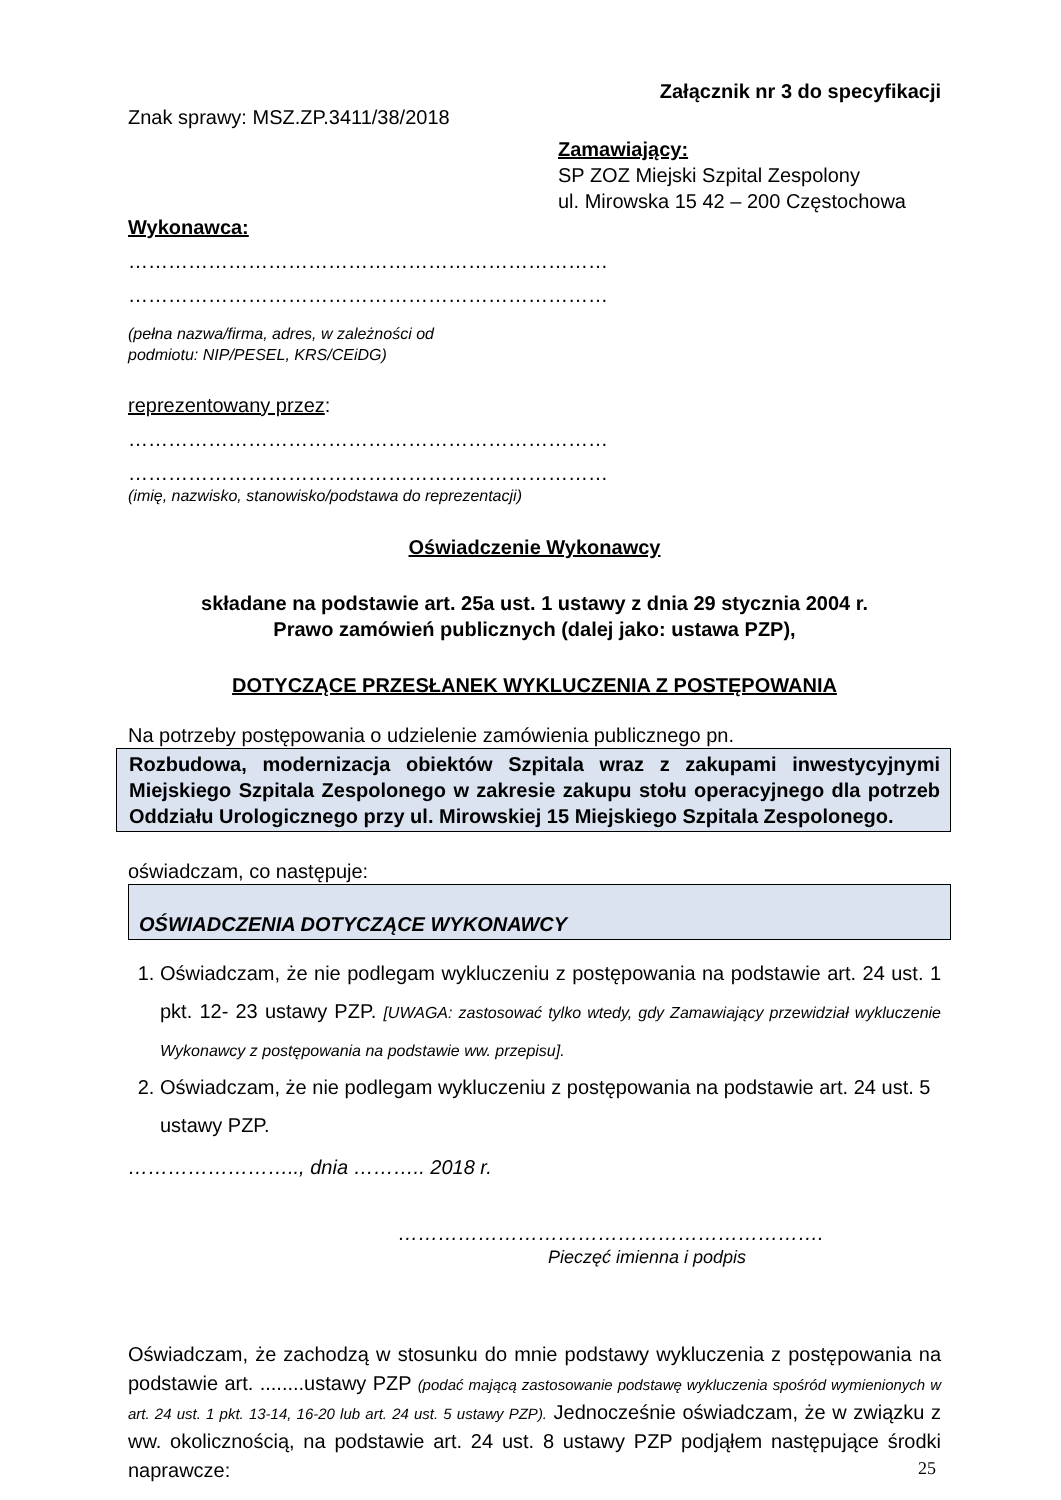Załącznik nr 3 do specyfikacji
Znak sprawy: MSZ.ZP.3411/38/2018
Zamawiający:
SP ZOZ Miejski Szpital Zespolony
ul. Mirowska 15 42 – 200 Częstochowa
Wykonawca:
………………………………………………………………
………………………………………………………………
(pełna nazwa/firma, adres, w zależności od
podmiotu: NIP/PESEL, KRS/CEiDG)
reprezentowany przez:
………………………………………………………………
………………………………………………………………
(imię, nazwisko, stanowisko/podstawa do reprezentacji)
Oświadczenie Wykonawcy
składane na podstawie art. 25a ust. 1 ustawy z dnia 29 stycznia 2004 r.
Prawo zamówień publicznych (dalej jako: ustawa PZP),
DOTYCZĄCE PRZESŁANEK WYKLUCZENIA Z POSTĘPOWANIA
Na potrzeby postępowania o udzielenie zamówienia publicznego pn.
Rozbudowa, modernizacja obiektów Szpitala wraz z zakupami inwestycyjnymi Miejskiego Szpitala Zespolonego w zakresie zakupu stołu operacyjnego dla potrzeb Oddziału Urologicznego przy ul. Mirowskiej 15 Miejskiego Szpitala Zespolonego.
oświadczam, co następuje:
OŚWIADCZENIA DOTYCZĄCE WYKONAWCY
1. Oświadczam, że nie podlegam wykluczeniu z postępowania na podstawie art. 24 ust. 1 pkt. 12- 23 ustawy PZP. [UWAGA: zastosować tylko wtedy, gdy Zamawiający przewidział wykluczenie Wykonawcy z postępowania na podstawie ww. przepisu].
2. Oświadczam, że nie podlegam wykluczeniu z postępowania na podstawie art. 24 ust. 5 ustawy PZP.
…………………….., dnia ……….. 2018 r.
……………………………………………………….
Pieczęć imienna i podpis
Oświadczam, że zachodzą w stosunku do mnie podstawy wykluczenia z postępowania na podstawie art. ........ustawy PZP (podać mającą zastosowanie podstawę wykluczenia spośród wymienionych w art. 24 ust. 1 pkt. 13-14, 16-20 lub art. 24 ust. 5 ustawy PZP). Jednocześnie oświadczam, że w związku z ww. okolicznością, na podstawie art. 24 ust. 8 ustawy PZP podjąłem następujące środki naprawcze:
25